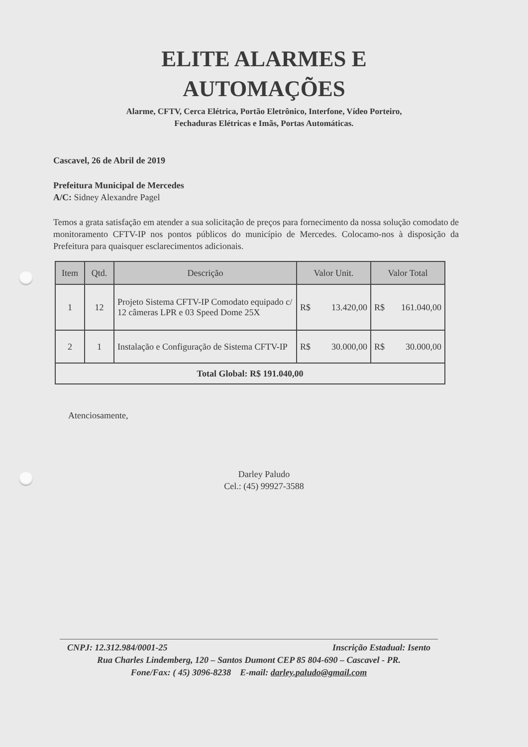ELITE ALARMES E
AUTOMAÇÕES
Alarme, CFTV, Cerca Elétrica, Portão Eletrônico, Interfone, Vídeo Porteiro,
Fechaduras Elétricas e Imãs, Portas Automáticas.
Cascavel, 26 de Abril de 2019
Prefeitura Municipal de Mercedes
A/C: Sidney Alexandre Pagel
Temos a grata satisfação em atender a sua solicitação de preços para fornecimento da nossa solução comodato de monitoramento CFTV-IP nos pontos públicos do município de Mercedes. Colocamo-nos à disposição da Prefeitura para quaisquer esclarecimentos adicionais.
| Item | Qtd. | Descrição | Valor Unit. | Valor Total |
| --- | --- | --- | --- | --- |
| 1 | 12 | Projeto Sistema CFTV-IP Comodato equipado c/ 12 câmeras LPR e 03 Speed Dome 25X | R$ 13.420,00 | R$ 161.040,00 |
| 2 | 1 | Instalação e Configuração de Sistema CFTV-IP | R$ 30.000,00 | R$ 30.000,00 |
| Total Global: R$ 191.040,00 | | | | |
Atenciosamente,
Darley Paludo
Cel.: (45) 99927-3588
CNPJ: 12.312.984/0001-25 Inscrição Estadual: Isento
Rua Charles Lindemberg, 120 – Santos Dumont CEP 85 804-690 – Cascavel - PR.
Fone/Fax: ( 45) 3096-8238 E-mail: darley.paludo@gmail.com